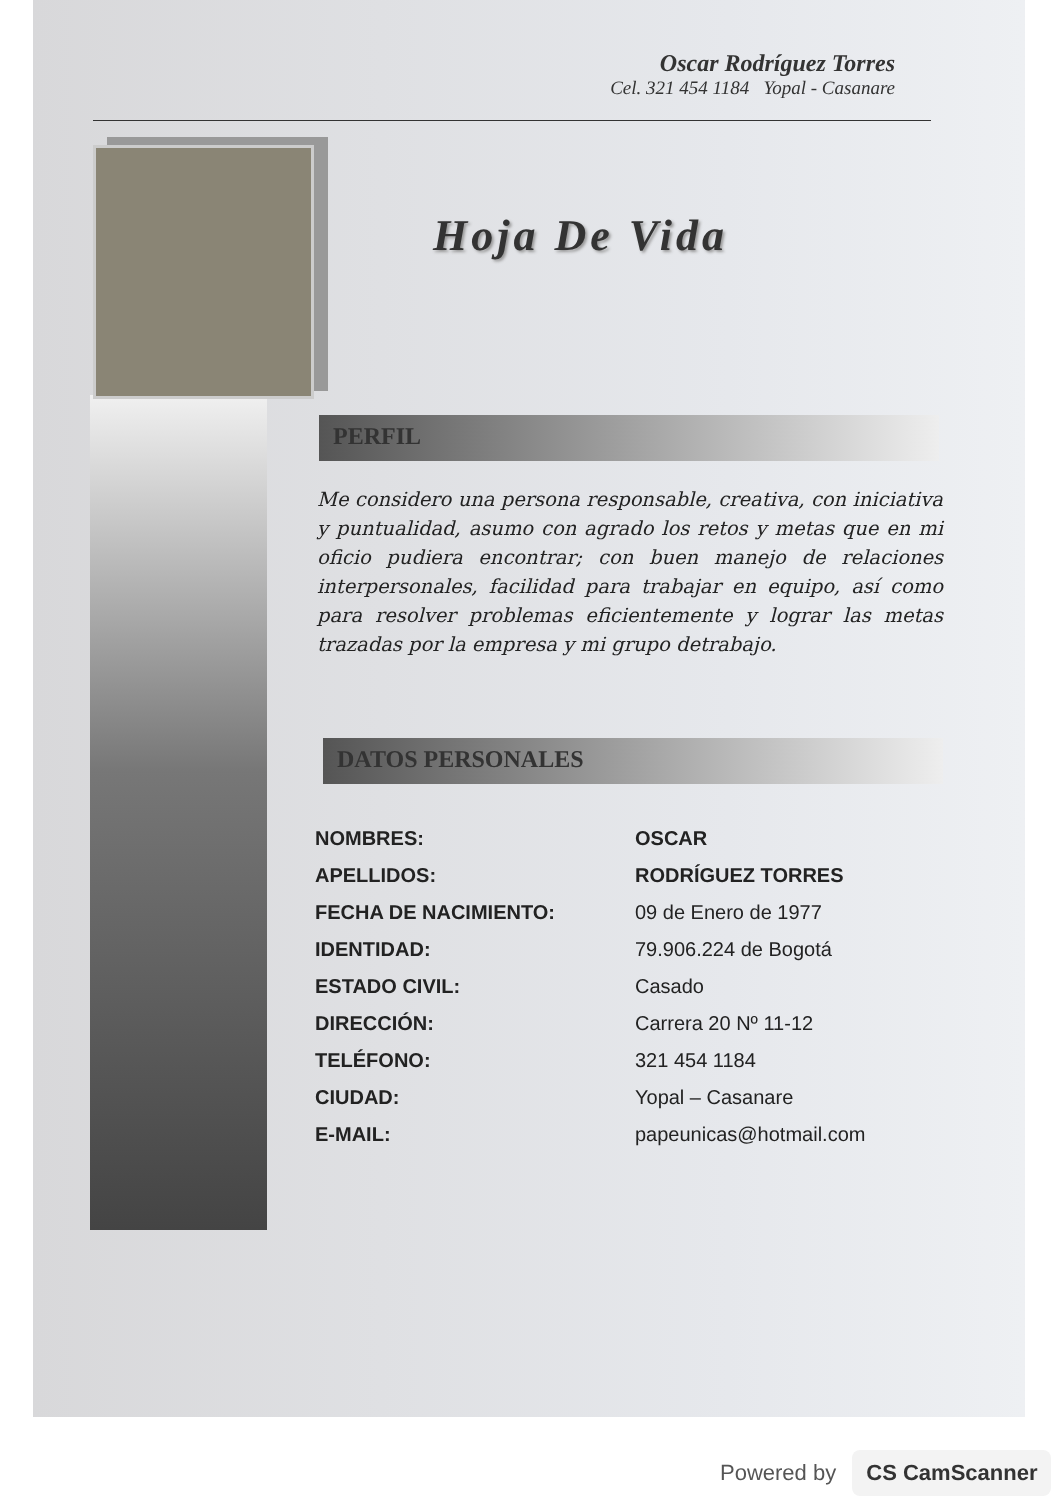Oscar Rodríguez Torres
Cel. 321 454 1184 Yopal - Casanare
Hoja De Vida
PERFIL
Me considero una persona responsable, creativa, con iniciativa y puntualidad, asumo con agrado los retos y metas que en mi oficio pudiera encontrar; con buen manejo de relaciones interpersonales, facilidad para trabajar en equipo, así como para resolver problemas eficientemente y lograr las metas trazadas por la empresa y mi grupo detrabajo.
DATOS PERSONALES
| NOMBRES: | OSCAR |
| APELLIDOS: | RODRÍGUEZ TORRES |
| FECHA DE NACIMIENTO: | 09 de Enero de 1977 |
| IDENTIDAD: | 79.906.224 de Bogotá |
| ESTADO CIVIL: | Casado |
| DIRECCIÓN: | Carrera 20 Nº 11-12 |
| TELÉFONO: | 321 454 1184 |
| CIUDAD: | Yopal – Casanare |
| E-MAIL: | papeunicas@hotmail.com |
Powered by CS CamScanner